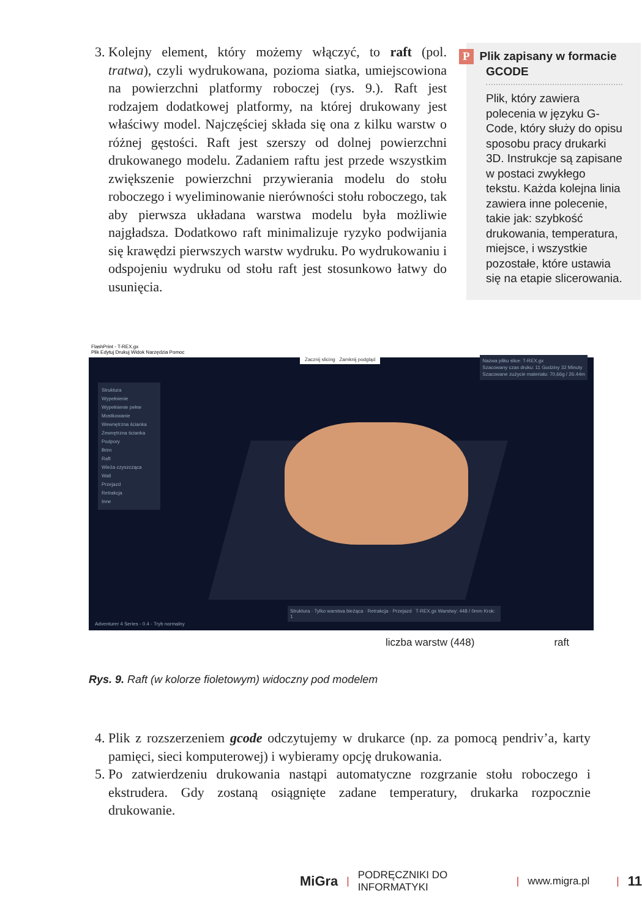3. Kolejny element, który możemy włączyć, to raft (pol. tratwa), czyli wydrukowana, pozioma siatka, umiejscowiona na powierzchni platformy roboczej (rys. 9.). Raft jest rodzajem dodatkowej platformy, na której drukowany jest właściwy model. Najczęściej składa się ona z kilku warstw o różnej gęstości. Raft jest szerszy od dolnej powierzchni drukowanego modelu. Zadaniem raftu jest przede wszystkim zwiększenie powierzchni przywierania modelu do stołu roboczego i wyeliminowanie nierówności stołu roboczego, tak aby pierwsza układana warstwa modelu była możliwie najgładsza. Dodatkowo raft minimalizuje ryzyko podwijania się krawędzi pierwszych warstw wydruku. Po wydrukowaniu i odspojeniu wydruku od stołu raft jest stosunkowo łatwy do usunięcia.
P Plik zapisany w formacie GCODE
Plik, który zawiera polecenia w języku G-Code, który służy do opisu sposobu pracy drukarki 3D. Instrukcje są zapisane w postaci zwykłego tekstu. Każda kolejna linia zawiera inne polecenie, takie jak: szybkość drukowania, temperatura, miejsce, i wszystkie pozostałe, które ustawia się na etapie slicerowania.
FlashPrint - T-REX.gx
Plik Edytuj Drukuj Widok Narzędzia Pomoc
Struktura
Wypełnienie
Wypełnienie pełne
Mostkowanie
Wewnętrzna ścianka
Zewnętrzna ścianka
Podpory
Brim
Raft
Wieża czyszcząca
Wall
Przejazd
Retrakcja
Inne
Zacznij slicing Zamknij podgląd
Nazwa pliku slice: T-REX.gx
Szacowany czas druku: 11 Godziny 32 Minuty
Szacowane zużycie materiału: 70,66g / 26.44m
Struktura · Tylko warstwa bieżąca · Retrakcja · Przejazd T-REX.gx Warstwy: 448 / 0mm Krok: 1
Adventurer 4 Series - 0.4 - Tryb normalny
liczba warstw (448) raft
Rys. 9. Raft (w kolorze fioletowym) widoczny pod modelem
4. Plik z rozszerzeniem gcode odczytujemy w drukarce (np. za pomocą pendriv’a, karty pamięci, sieci komputerowej) i wybieramy opcję drukowania.
5. Po zatwierdzeniu drukowania nastąpi automatyczne rozgrzanie stołu roboczego i ekstrudera. Gdy zostaną osiągnięte zadane temperatury, drukarka rozpocznie drukowanie.
MiGra | PODRĘCZNIKI DO INFORMATYKI | www.migra.pl | 11